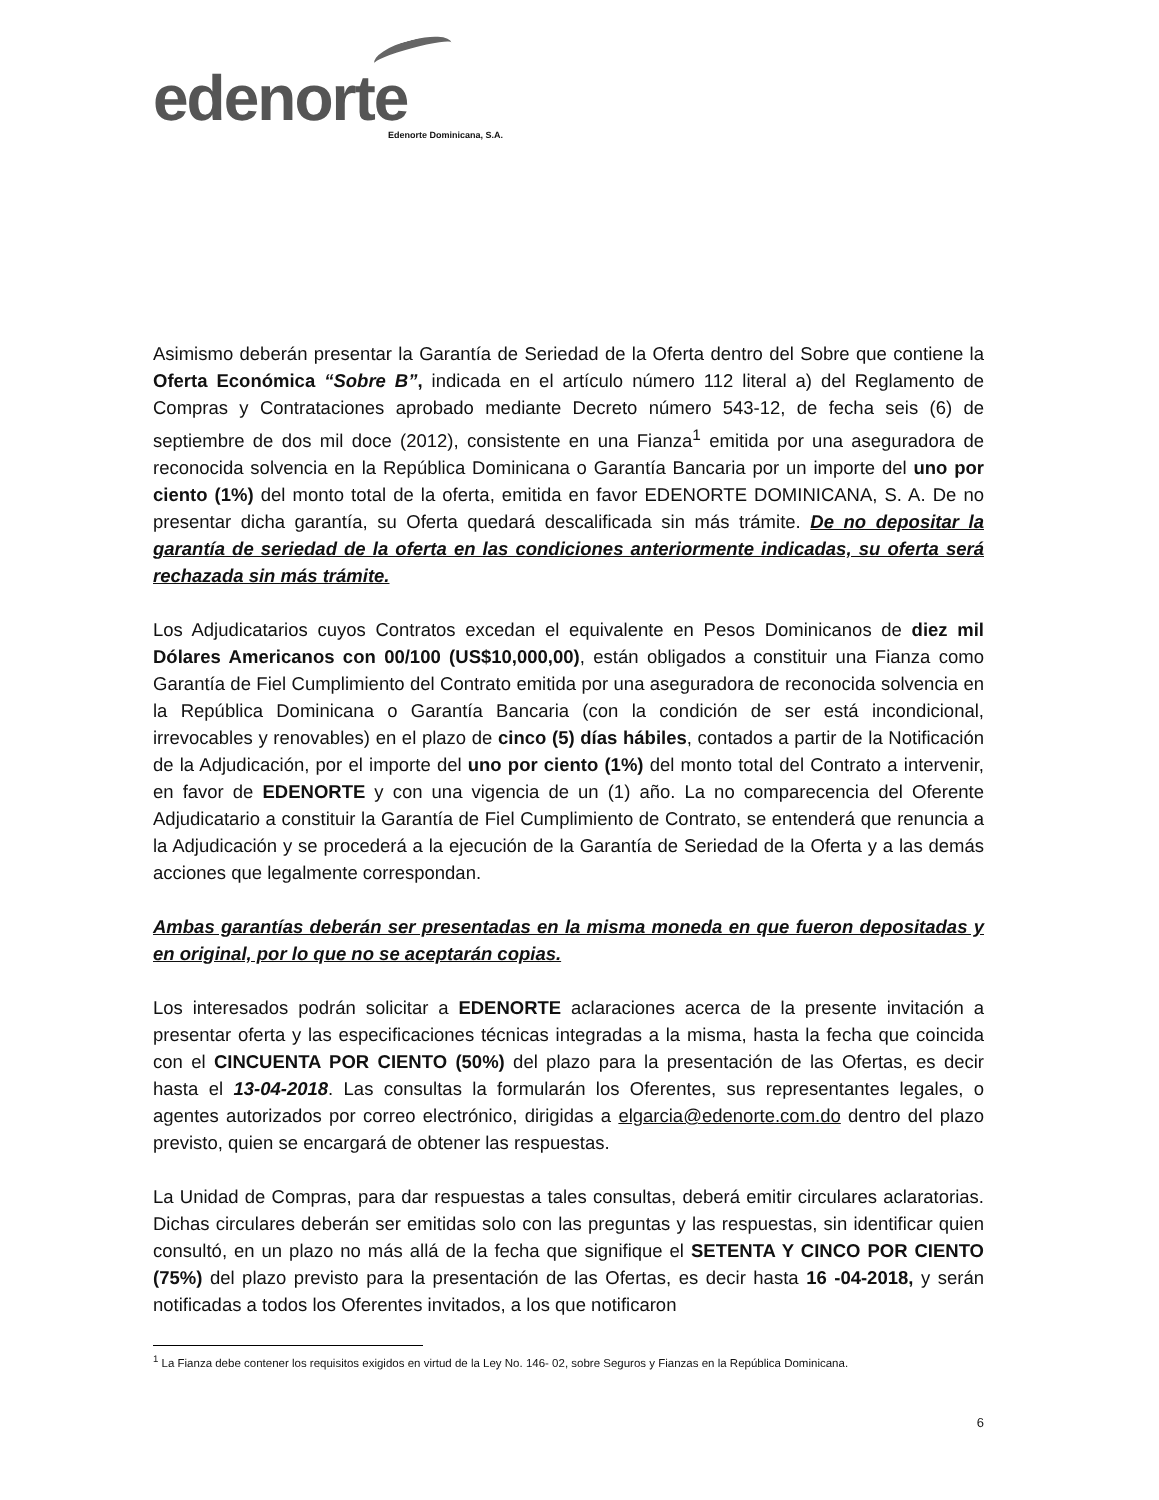edenorte
Edenorte Dominicana, S.A.
Asimismo deberán presentar la Garantía de Seriedad de la Oferta dentro del Sobre que contiene la Oferta Económica “Sobre B”, indicada en el artículo número 112 literal a) del Reglamento de Compras y Contrataciones aprobado mediante Decreto número 543-12, de fecha seis (6) de septiembre de dos mil doce (2012), consistente en una Fianza<sup>1</sup> emitida por una aseguradora de reconocida solvencia en la República Dominicana o Garantía Bancaria por un importe del uno por ciento (1%) del monto total de la oferta, emitida en favor EDENORTE DOMINICANA, S. A. De no presentar dicha garantía, su Oferta quedará descalificada sin más trámite. De no depositar la garantía de seriedad de la oferta en las condiciones anteriormente indicadas, su oferta será rechazada sin más trámite.
Los Adjudicatarios cuyos Contratos excedan el equivalente en Pesos Dominicanos de diez mil Dólares Americanos con 00/100 (US$10,000,00), están obligados a constituir una Fianza como Garantía de Fiel Cumplimiento del Contrato emitida por una aseguradora de reconocida solvencia en la República Dominicana o Garantía Bancaria (con la condición de ser está incondicional, irrevocables y renovables) en el plazo de cinco (5) días hábiles, contados a partir de la Notificación de la Adjudicación, por el importe del uno por ciento (1%) del monto total del Contrato a intervenir, en favor de EDENORTE y con una vigencia de un (1) año. La no comparecencia del Oferente Adjudicatario a constituir la Garantía de Fiel Cumplimiento de Contrato, se entenderá que renuncia a la Adjudicación y se procederá a la ejecución de la Garantía de Seriedad de la Oferta y a las demás acciones que legalmente correspondan.
Ambas garantías deberán ser presentadas en la misma moneda en que fueron depositadas y en original, por lo que no se aceptarán copias.
Los interesados podrán solicitar a EDENORTE aclaraciones acerca de la presente invitación a presentar oferta y las especificaciones técnicas integradas a la misma, hasta la fecha que coincida con el CINCUENTA POR CIENTO (50%) del plazo para la presentación de las Ofertas, es decir hasta el 13-04-2018. Las consultas la formularán los Oferentes, sus representantes legales, o agentes autorizados por correo electrónico, dirigidas a elgarcia@edenorte.com.do dentro del plazo previsto, quien se encargará de obtener las respuestas.
La Unidad de Compras, para dar respuestas a tales consultas, deberá emitir circulares aclaratorias. Dichas circulares deberán ser emitidas solo con las preguntas y las respuestas, sin identificar quien consultó, en un plazo no más allá de la fecha que signifique el SETENTA Y CINCO POR CIENTO (75%) del plazo previsto para la presentación de las Ofertas, es decir hasta 16 -04-2018, y serán notificadas a todos los Oferentes invitados, a los que notificaron
<sup>1</sup> La Fianza debe contener los requisitos exigidos en virtud de la Ley No. 146- 02, sobre Seguros y Fianzas en la República Dominicana.
6